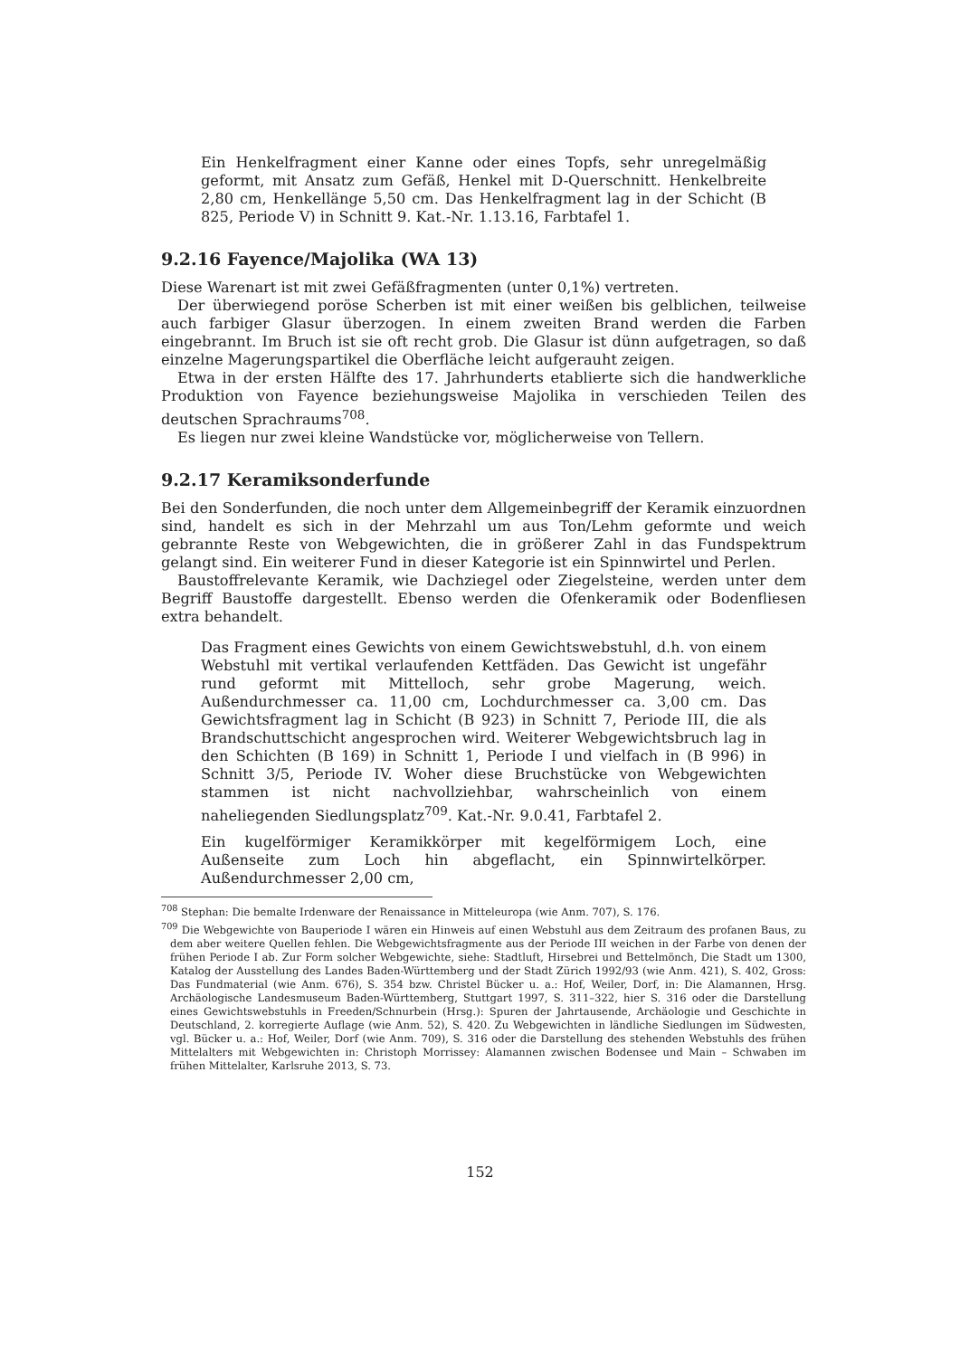Ein Henkelfragment einer Kanne oder eines Topfs, sehr unregelmäßig geformt, mit Ansatz zum Gefäß, Henkel mit D-Querschnitt. Henkelbreite 2,80 cm, Henkellänge 5,50 cm. Das Henkelfragment lag in der Schicht (B 825, Periode V) in Schnitt 9. Kat.-Nr. 1.13.16, Farbtafel 1.
9.2.16 Fayence/Majolika (WA 13)
Diese Warenart ist mit zwei Gefäßfragmenten (unter 0,1%) vertreten.
Der überwiegend poröse Scherben ist mit einer weißen bis gelblichen, teilweise auch farbiger Glasur überzogen. In einem zweiten Brand werden die Farben eingebrannt. Im Bruch ist sie oft recht grob. Die Glasur ist dünn aufgetragen, so daß einzelne Magerungspartikel die Oberfläche leicht aufgerauht zeigen.
Etwa in der ersten Hälfte des 17. Jahrhunderts etablierte sich die handwerkliche Produktion von Fayence beziehungsweise Majolika in verschieden Teilen des deutschen Sprachraums<sup>708</sup>.
Es liegen nur zwei kleine Wandstücke vor, möglicherweise von Tellern.
9.2.17 Keramiksonderfunde
Bei den Sonderfunden, die noch unter dem Allgemeinbegriff der Keramik einzuordnen sind, handelt es sich in der Mehrzahl um aus Ton/Lehm geformte und weich gebrannte Reste von Webgewichten, die in größerer Zahl in das Fundspektrum gelangt sind. Ein weiterer Fund in dieser Kategorie ist ein Spinnwirtel und Perlen.
Baustoffrelevante Keramik, wie Dachziegel oder Ziegelsteine, werden unter dem Begriff Baustoffe dargestellt. Ebenso werden die Ofenkeramik oder Bodenfliesen extra behandelt.
Das Fragment eines Gewichts von einem Gewichtswebstuhl, d.h. von einem Webstuhl mit vertikal verlaufenden Kettfäden. Das Gewicht ist ungefähr rund geformt mit Mittelloch, sehr grobe Magerung, weich. Außendurchmesser ca. 11,00 cm, Lochdurchmesser ca. 3,00 cm. Das Gewichtsfragment lag in Schicht (B 923) in Schnitt 7, Periode III, die als Brandschuttschicht angesprochen wird. Weiterer Webgewichtsbruch lag in den Schichten (B 169) in Schnitt 1, Periode I und vielfach in (B 996) in Schnitt 3/5, Periode IV. Woher diese Bruchstücke von Webgewichten stammen ist nicht nachvollziehbar, wahrscheinlich von einem naheliegenden Siedlungsplatz<sup>709</sup>. Kat.-Nr. 9.0.41, Farbtafel 2.
Ein kugelförmiger Keramikkörper mit kegelförmigem Loch, eine Außenseite zum Loch hin abgeflacht, ein Spinnwirtelkörper. Außendurchmesser 2,00 cm,
<sup>708</sup> Stephan: Die bemalte Irdenware der Renaissance in Mitteleuropa (wie Anm. 707), S. 176.
<sup>709</sup> Die Webgewichte von Bauperiode I wären ein Hinweis auf einen Webstuhl aus dem Zeitraum des profanen Baus, zu dem aber weitere Quellen fehlen. Die Webgewichtsfragmente aus der Periode III weichen in der Farbe von denen der frühen Periode I ab. Zur Form solcher Webgewichte, siehe: Stadtluft, Hirsebrei und Bettelmönch, Die Stadt um 1300, Katalog der Ausstellung des Landes Baden-Württemberg und der Stadt Zürich 1992/93 (wie Anm. 421), S. 402, Gross: Das Fundmaterial (wie Anm. 676), S. 354 bzw. Christel Bücker u. a.: Hof, Weiler, Dorf, in: Die Alamannen, Hrsg. Archäologische Landesmuseum Baden-Württemberg, Stuttgart 1997, S. 311–322, hier S. 316 oder die Darstellung eines Gewichtswebstuhls in Freeden/Schnurbein (Hrsg.): Spuren der Jahrtausende, Archäologie und Geschichte in Deutschland, 2. korregierte Auflage (wie Anm. 52), S. 420. Zu Webgewichten in ländliche Siedlungen im Südwesten, vgl. Bücker u. a.: Hof, Weiler, Dorf (wie Anm. 709), S. 316 oder die Darstellung des stehenden Webstuhls des frühen Mittelalters mit Webgewichten in: Christoph Morrissey: Alamannen zwischen Bodensee und Main – Schwaben im frühen Mittelalter, Karlsruhe 2013, S. 73.
152